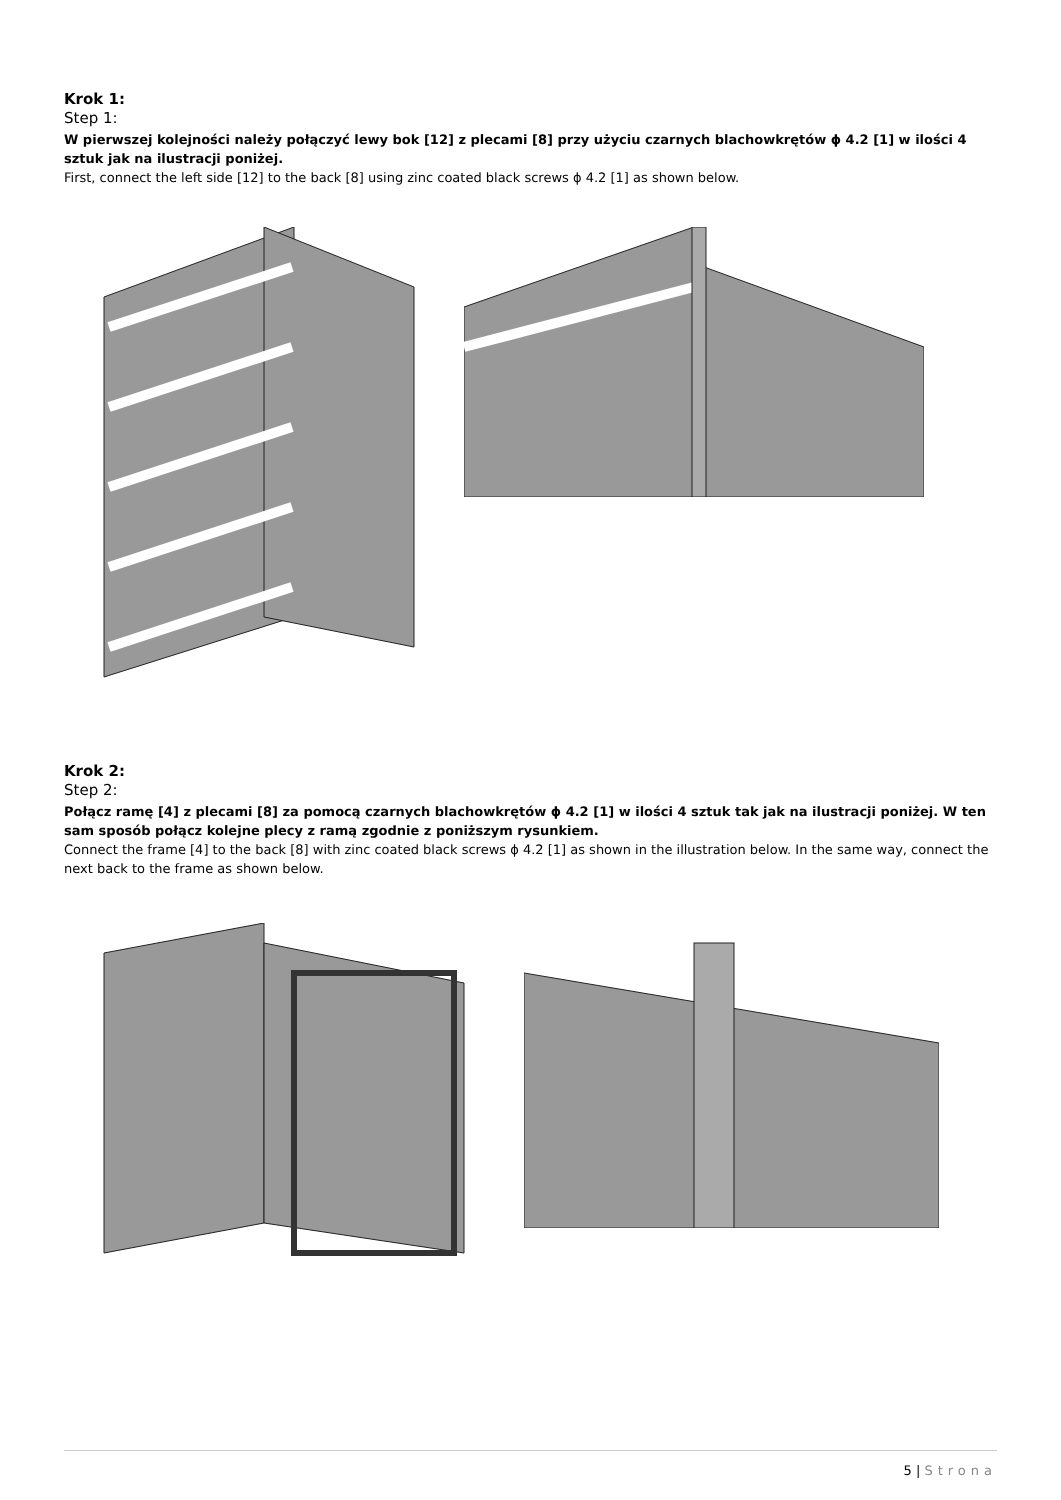Krok 1:
Step 1:
W pierwszej kolejności należy połączyć lewy bok [12] z plecami [8] przy użyciu czarnych blachowkrętów ϕ 4.2 [1] w ilości 4 sztuk jak na ilustracji poniżej.
First, connect the left side [12] to the back [8] using zinc coated black screws ϕ 4.2 [1] as shown below.
Krok 2:
Step 2:
Połącz ramę [4] z plecami [8] za pomocą czarnych blachowkrętów ϕ 4.2 [1] w ilości 4 sztuk tak jak na ilustracji poniżej. W ten sam sposób połącz kolejne plecy z ramą zgodnie z poniższym rysunkiem.
Connect the frame [4] to the back [8] with zinc coated black screws ϕ 4.2 [1] as shown in the illustration below. In the same way, connect the next back to the frame as shown below.
5 | Strona